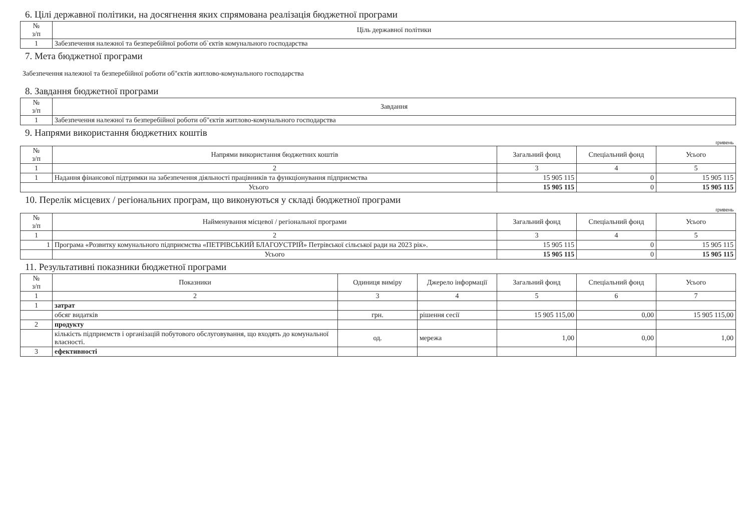6. Цілі державної політики, на досягнення яких спрямована реалізація бюджетної програми
| № з/п | Ціль державної політики |
| --- | --- |
| 1 | Забезпечення належної та безперебійної роботи об`єктів комунального господарства |
7. Мета бюджетної програми
Забезпечення належної та безперебійної роботи об"єктів житлово-комунального господарства
8. Завдання бюджетної програми
| № з/п | Завдання |
| --- | --- |
| 1 | Забезпечення належної та безперебійної роботи об"єктів житлово-комунального господарства |
9. Напрями використання бюджетних коштів
| гривень | | | | |
| № з/п | Напрями використання бюджетних коштів | Загальний фонд | Спеціальний фонд | Усього |
| 1 | 2 | 3 | 4 | 5 |
| 1 | Надання фінансової підтримки на забезпечення діяльності працівників та функціонування підприємства | 15 905 115 | 0 | 15 905 115 |
| Усього | | 15 905 115 | 0 | 15 905 115 |
10. Перелік місцевих / регіональних програм, що виконуються у складі бюджетної програми
| гривень | | | | |
| № з/п | Найменування місцевої / регіональної програми | Загальний фонд | Спеціальний фонд | Усього |
| 1 | 2 | 3 | 4 | 5 |
| 1 | Програма «Розвитку комунального підприємства «ПЕТРІВСЬКИЙ БЛАГОУСТРІЙ» Петрівської сільської ради на 2023 рік». | 15 905 115 | 0 | 15 905 115 |
| | Усього | 15 905 115 | 0 | 15 905 115 |
11. Результативні показники бюджетної програми
| № з/п | Показники | Одиниця виміру | Джерело інформації | Загальний фонд | Спеціальний фонд | Усього |
| --- | --- | --- | --- | --- | --- | --- |
| 1 | 2 | 3 | 4 | 5 | 6 | 7 |
| 1 | затрат | | | | | |
| | обсяг видатків | грн. | рішення сесії | 15 905 115,00 | 0,00 | 15 905 115,00 |
| 2 | продукту | | | | | |
| | кількість підприємств і організацій побутового обслуговування, що входять до комунальної власності. | од. | мережа | 1,00 | 0,00 | 1,00 |
| 3 | ефективності | | | | | |